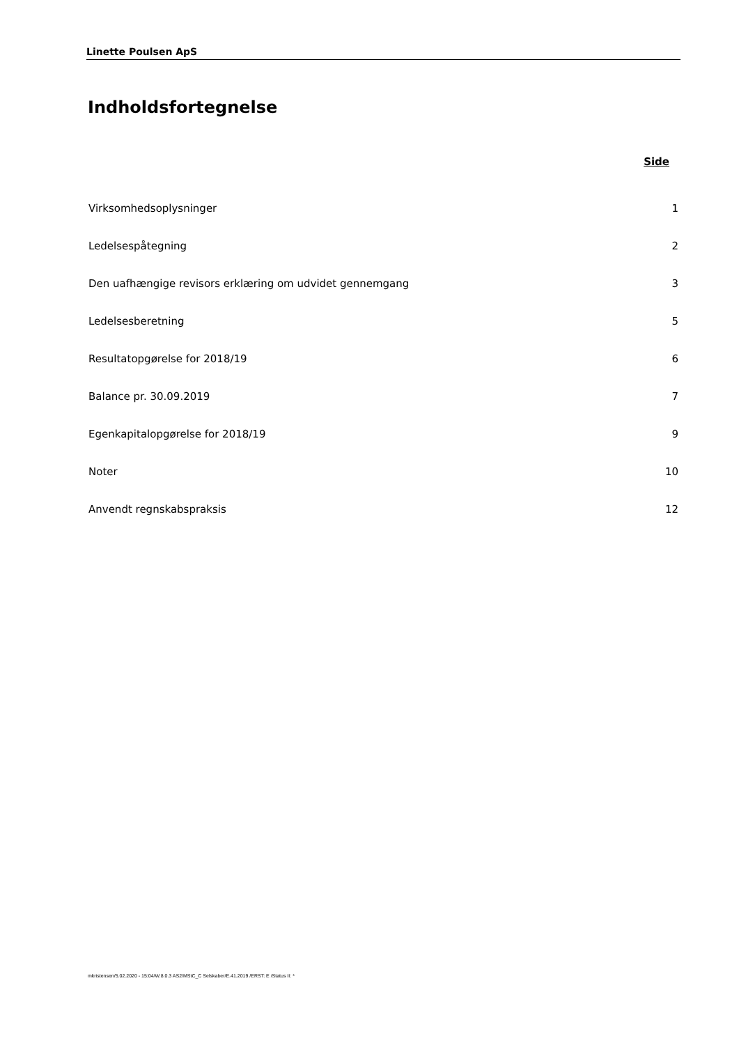Linette Poulsen ApS
Indholdsfortegnelse
| | Side |
| --- | --- |
| Virksomhedsoplysninger | 1 |
| Ledelsespåtegning | 2 |
| Den uafhængige revisors erklæring om udvidet gennemgang | 3 |
| Ledelsesberetning | 5 |
| Resultatopgørelse for 2018/19 | 6 |
| Balance pr. 30.09.2019 | 7 |
| Egenkapitalopgørelse for 2018/19 | 9 |
| Noter | 10 |
| Anvendt regnskabspraksis | 12 |
mkristensen/5.02.2020 - 15:04/W.8.0.3 AS2/MStC_C Selskaber/E.41.2019 /ERST: E /Status II: *